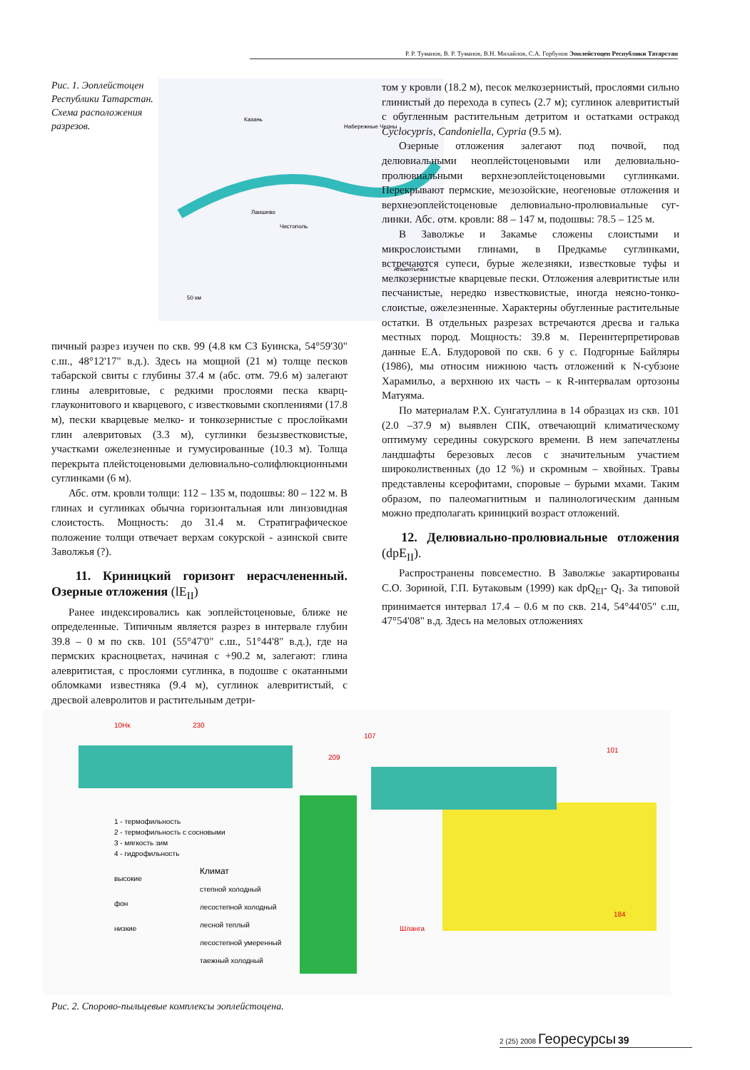Р. Р. Туманов, В. Р. Туманов, В.Н. Михайлов, С.А. Горбунов Эоплейстоцен Республики Татарстан
Рис. 1. Эоплейстоцен Республики Татар­стан. Схема расположения разрезов.
Казань
Набережные Челны
Альметьевск
Чистополь
Лаишево
50 км
пичный разрез изучен по скв. 99 (4.8 км СЗ Буинска, 54°59'30" с.ш., 48°12'17" в.д.). Здесь на мощной (21 м) толще песков табарской свиты с глубины 37.4 м (абс. отм. 79.6 м) залегают глины алевритовые, с редкими прослоями песка кварц-глауконитового и кварцевого, с известковыми скоп­лениями (17.8 м), пески кварцевые мелко- и тонкозернис­тые с прослойками глин алевритовых (3.3 м), суглинки бе­зызвестковистые, участками ожелезненные и гумусиро­ванные (10.3 м). Толща перекрыта плейстоценовыми де­лювиально-солифлюкционными суглинками (6 м).
Абс. отм. кровли толщи: 112 – 135 м, подошвы: 80 – 122 м. В глинах и суглинках обычна горизонтальная или лин­зовидная слоистость. Мощность: до 31.4 м. Стратиграфи­ческое положение толщи отвечает верхам сокурской - азин­ской свите Заволжья (?).
11. Криницкий горизонт нерасчлененный. Озерные отложения (lE<sub>II</sub>)
Ранее индексировались как эоплейстоценовые, ближе не определенные. Типичным является разрез в интервале глубин 39.8 – 0 м по скв. 101 (55°47'0" с.ш., 51°44'8" в.д.), где на пермских красноцветах, начиная с +90.2 м, залегают: глина алевритистая, с прослоями суглинка, в подошве с окатанными обломками известняка (9.4 м), суглинок алев­ритистый, с дресвой алевролитов и растительным детри-
том у кровли (18.2 м), песок мелкозернистый, прослоя­ми сильно глинистый до перехода в супесь (2.7 м); суг­линок алевритистый с обугленным раститель­ным детритом и остатками остракод Cyclocypris, Candoniella, Cypria (9.5 м).
Озерные отложения залегают под поч­вой, под делювиальными неоплейстоцено­выми или делювиально-пролювиальными верхнеэоплейстоценовыми суглинками. Перекрывают пермские, мезозойские, неогеновые отложения и верхнеэоплейсто­ценовые делювиально-пролювиальные суг­линки. Абс. отм. кровли: 88 – 147 м, подошвы: 78.5 – 125 м.
В Заволжье и Закамье сложены слоистыми и микрослоистыми глинами, в Предкамье суг­линками, встречаются супеси, бурые железня­ки, известковые туфы и мелкозернистые квар­цевые пески. Отложения алевритистые или пес­чанистые, нередко известковистые, иногда неясно-тонко­слоистые, ожелезненные. Характерны обугленные расти­тельные остатки. В отдельных разрезах встречаются дрес­ва и галька местных пород. Мощность: 39.8 м. Переинтер­претировав данные Е.А. Блудоровой по скв. 6 у с. Подгор­ные Байляры (1986), мы относим нижнюю часть отложе­ний к N-субзоне Харамильо, а верхнюю их часть – к R-интервалам ортозоны Матуяма.
По материалам Р.Х. Сунгатуллина в 14 образцах из скв. 101 (2.0 –37.9 м) выявлен СПК, отвечающий климатичес­кому оптимуму середины сокурского времени. В нем за­печатлены ландшафты березовых лесов с значительным участием широколиственных (до 12 %) и скромным – хвой­ных. Травы представлены ксерофитами, споровые – бу­рыми мхами. Таким образом, по палеомагнитным и па­линологическим данным можно предполагать криницкий возраст отложений.
12. Делювиально-пролювиальные отложения (dpE<sub>II</sub>).
Распространены повсеместно. В Заволжье закартиро­ваны С.О. Зориной, Г.П. Бутаковым (1999) как dpQ<sub>EI</sub>- Q<sub>I</sub>. За типовой принимается интервал 17.4 – 0.6 м по скв. 214, 54°44'05" с.ш, 47°54'08" в.д. Здесь на меловых отложениях
10Нк
230
107
209
101
Шланга
184
Климат
степной холодный
лесостепной холодный
лесной теплый
лесостепной умеренный
таежный холодный
1 - термофильность
2 - термофильность с сосновыми
3 - мягкость зим
4 - гидрофильность
высокие
фон
низкие
Рис. 2. Спорово-пыльцевые комплексы эоплейстоцена.
2 (25) 2008 Георесурсы 39